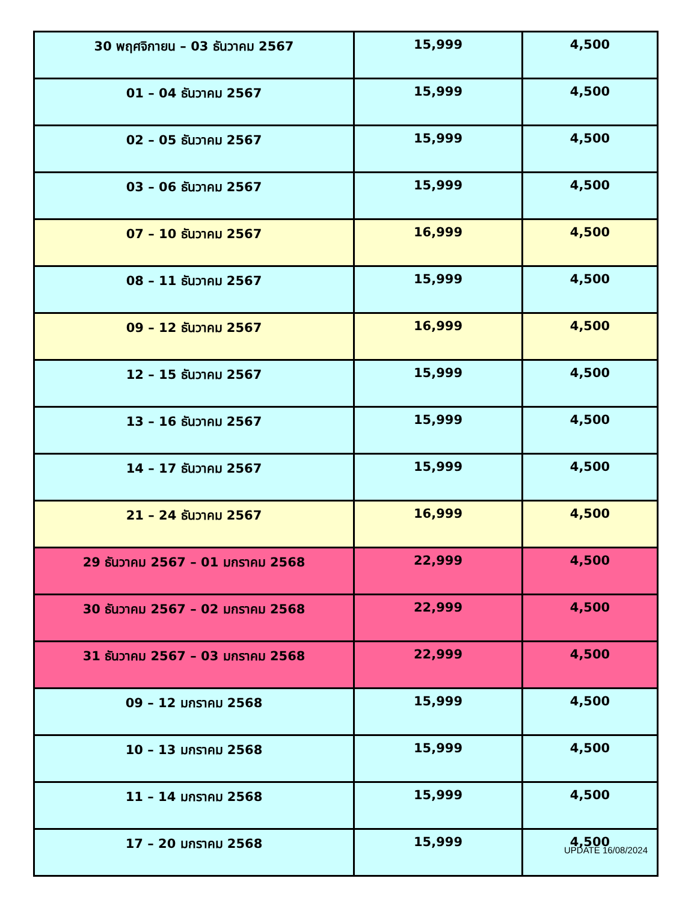| 30 พฤศจิกายน – 03 ธันวาคม 2567 | 15,999 | 4,500 |
| 01 – 04 ธันวาคม 2567 | 15,999 | 4,500 |
| 02 – 05 ธันวาคม 2567 | 15,999 | 4,500 |
| 03 – 06 ธันวาคม 2567 | 15,999 | 4,500 |
| 07 – 10 ธันวาคม 2567 | 16,999 | 4,500 |
| 08 – 11 ธันวาคม 2567 | 15,999 | 4,500 |
| 09 – 12 ธันวาคม 2567 | 16,999 | 4,500 |
| 12 – 15 ธันวาคม 2567 | 15,999 | 4,500 |
| 13 – 16 ธันวาคม 2567 | 15,999 | 4,500 |
| 14 – 17 ธันวาคม 2567 | 15,999 | 4,500 |
| 21 – 24 ธันวาคม 2567 | 16,999 | 4,500 |
| 29 ธันวาคม 2567 – 01 มกราคม 2568 | 22,999 | 4,500 |
| 30 ธันวาคม 2567 – 02 มกราคม 2568 | 22,999 | 4,500 |
| 31 ธันวาคม 2567 – 03 มกราคม 2568 | 22,999 | 4,500 |
| 09 – 12 มกราคม 2568 | 15,999 | 4,500 |
| 10 – 13 มกราคม 2568 | 15,999 | 4,500 |
| 11 – 14 มกราคม 2568 | 15,999 | 4,500 |
| 17 – 20 มกราคม 2568 | 15,999 | 4,500 |
UPDATE 16/08/2024